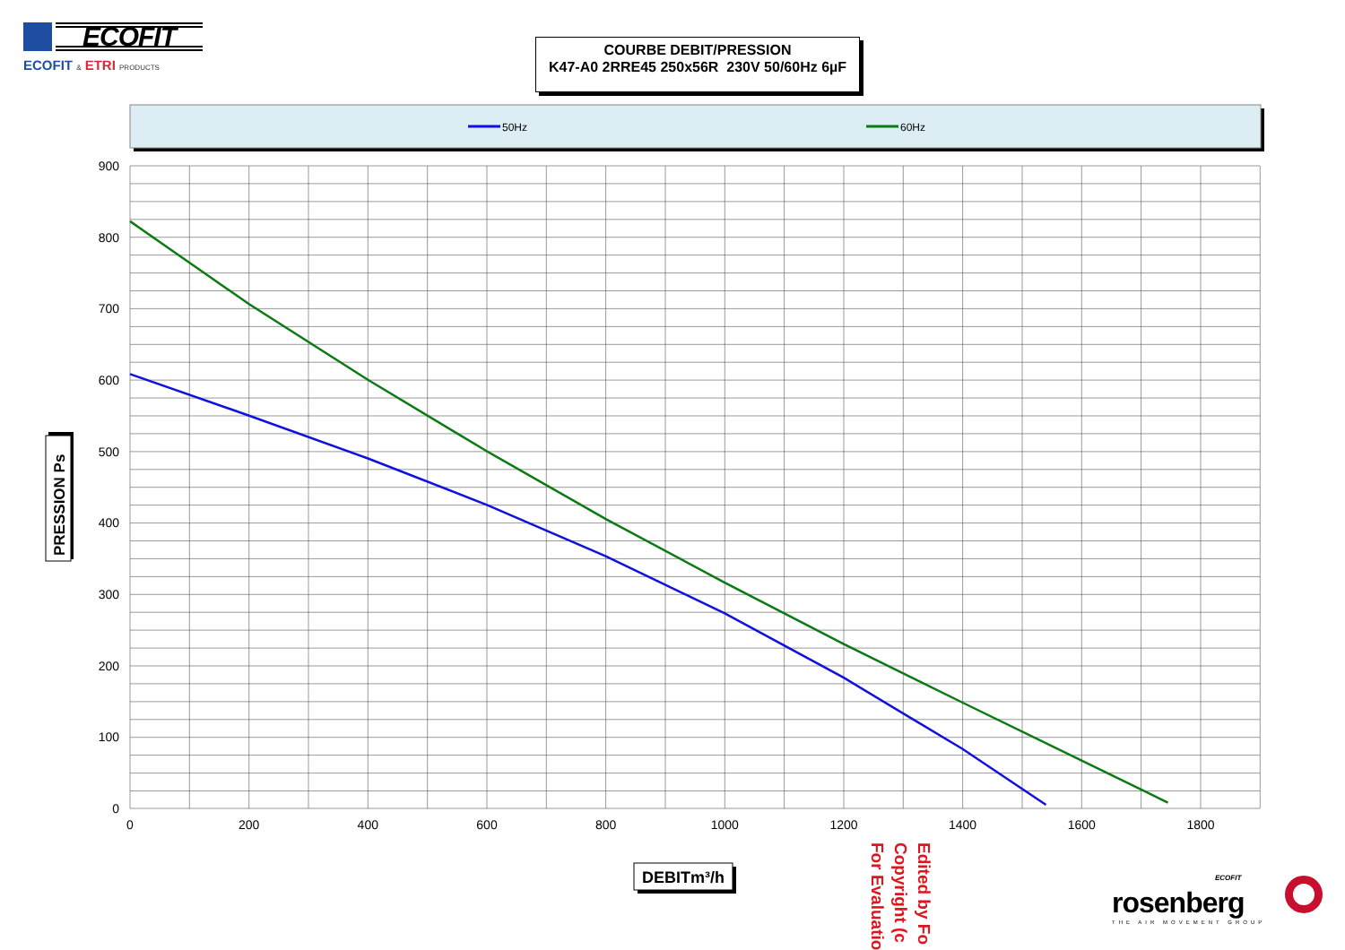ECOFIT
ECOFIT & ETRI PRODUCTS
COURBE DEBIT/PRESSION
K47-A0 2RRE45 250x56R 230V 50/60Hz 6µF
50Hz
60Hz
900
800
700
600
500
400
300
200
100
0
0
200
400
600
800
1000
1200
1400
1600
1800
PRESSION Ps
DEBITm³/h
Edited by Fo
Copyright (c
For Evaluatio
ECOFIT
rosenberg
THE AIR MOVEMENT GROUP